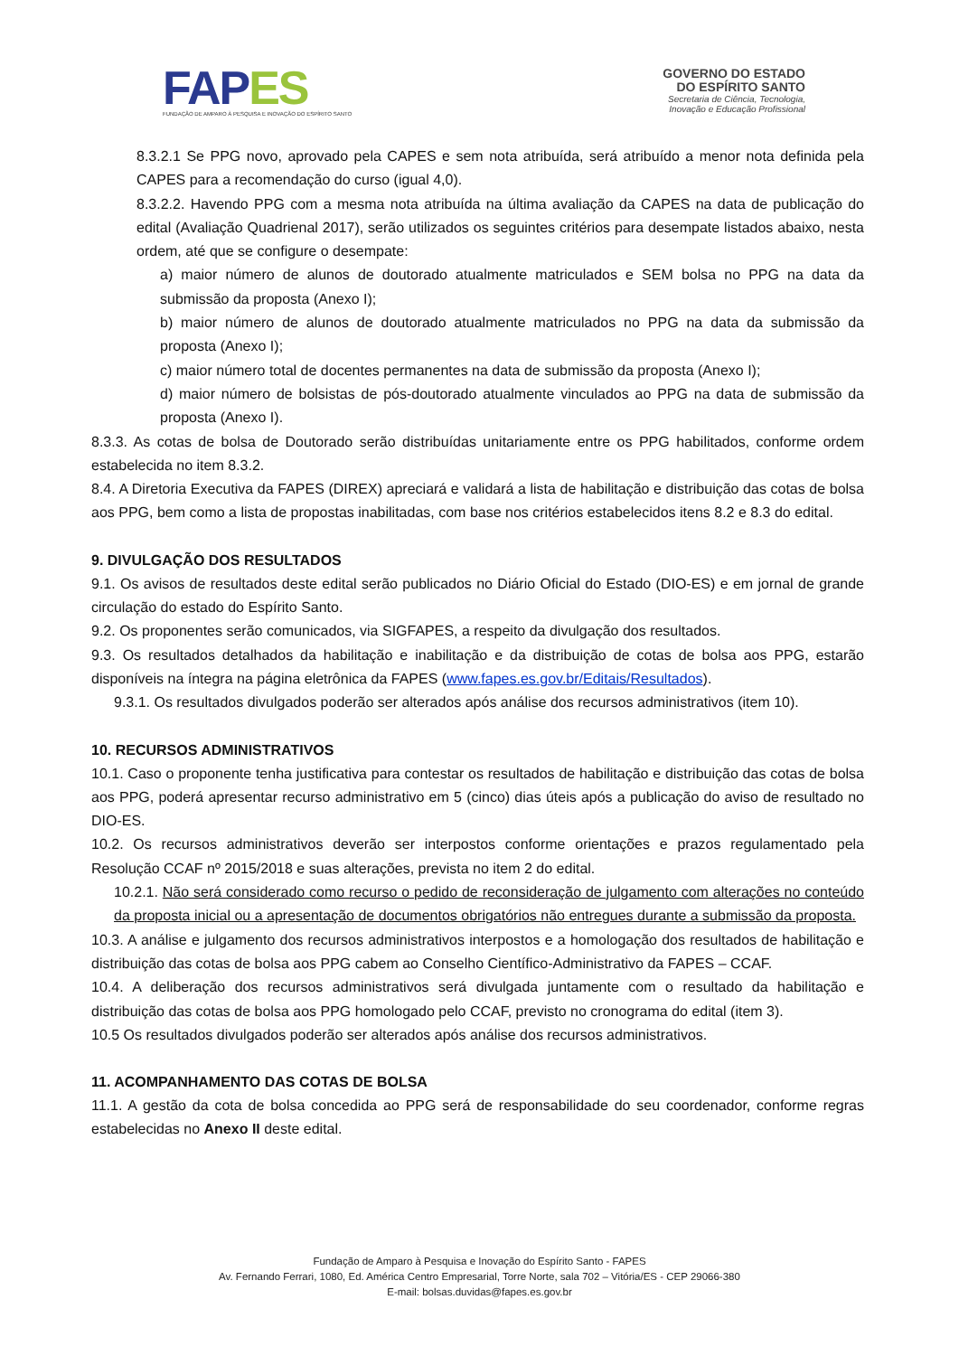FAP ES
FUNDAÇÃO DE AMPARO À PESQUISA E INOVAÇÃO DO ESPÍRITO SANTO
GOVERNO DO ESTADO
DO ESPÍRITO SANTO
Secretaria de Ciência, Tecnologia,
Inovação e Educação Profissional
8.3.2.1 Se PPG novo, aprovado pela CAPES e sem nota atribuída, será atribuído a menor nota definida pela CAPES para a recomendação do curso (igual 4,0).
8.3.2.2. Havendo PPG com a mesma nota atribuída na última avaliação da CAPES na data de publicação do edital (Avaliação Quadrienal 2017), serão utilizados os seguintes critérios para desempate listados abaixo, nesta ordem, até que se configure o desempate:
a) maior número de alunos de doutorado atualmente matriculados e SEM bolsa no PPG na data da submissão da proposta (Anexo I);
b) maior número de alunos de doutorado atualmente matriculados no PPG na data da submissão da proposta (Anexo I);
c) maior número total de docentes permanentes na data de submissão da proposta (Anexo I);
d) maior número de bolsistas de pós-doutorado atualmente vinculados ao PPG na data de submissão da proposta (Anexo I).
8.3.3. As cotas de bolsa de Doutorado serão distribuídas unitariamente entre os PPG habilitados, conforme ordem estabelecida no item 8.3.2.
8.4. A Diretoria Executiva da FAPES (DIREX) apreciará e validará a lista de habilitação e distribuição das cotas de bolsa aos PPG, bem como a lista de propostas inabilitadas, com base nos critérios estabelecidos itens 8.2 e 8.3 do edital.
9. DIVULGAÇÃO DOS RESULTADOS
9.1. Os avisos de resultados deste edital serão publicados no Diário Oficial do Estado (DIO-ES) e em jornal de grande circulação do estado do Espírito Santo.
9.2. Os proponentes serão comunicados, via SIGFAPES, a respeito da divulgação dos resultados.
9.3. Os resultados detalhados da habilitação e inabilitação e da distribuição de cotas de bolsa aos PPG, estarão disponíveis na íntegra na página eletrônica da FAPES (www.fapes.es.gov.br/Editais/Resultados).
9.3.1. Os resultados divulgados poderão ser alterados após análise dos recursos administrativos (item 10).
10. RECURSOS ADMINISTRATIVOS
10.1. Caso o proponente tenha justificativa para contestar os resultados de habilitação e distribuição das cotas de bolsa aos PPG, poderá apresentar recurso administrativo em 5 (cinco) dias úteis após a publicação do aviso de resultado no DIO-ES.
10.2. Os recursos administrativos deverão ser interpostos conforme orientações e prazos regulamentado pela Resolução CCAF nº 2015/2018 e suas alterações, prevista no item 2 do edital.
10.2.1. Não será considerado como recurso o pedido de reconsideração de julgamento com alterações no conteúdo da proposta inicial ou a apresentação de documentos obrigatórios não entregues durante a submissão da proposta.
10.3. A análise e julgamento dos recursos administrativos interpostos e a homologação dos resultados de habilitação e distribuição das cotas de bolsa aos PPG cabem ao Conselho Científico-Administrativo da FAPES – CCAF.
10.4. A deliberação dos recursos administrativos será divulgada juntamente com o resultado da habilitação e distribuição das cotas de bolsa aos PPG homologado pelo CCAF, previsto no cronograma do edital (item 3).
10.5 Os resultados divulgados poderão ser alterados após análise dos recursos administrativos.
11. ACOMPANHAMENTO DAS COTAS DE BOLSA
11.1. A gestão da cota de bolsa concedida ao PPG será de responsabilidade do seu coordenador, conforme regras estabelecidas no Anexo II deste edital.
Fundação de Amparo à Pesquisa e Inovação do Espírito Santo - FAPES
Av. Fernando Ferrari, 1080, Ed. América Centro Empresarial, Torre Norte, sala 702 – Vitória/ES - CEP 29066-380
E-mail: bolsas.duvidas@fapes.es.gov.br